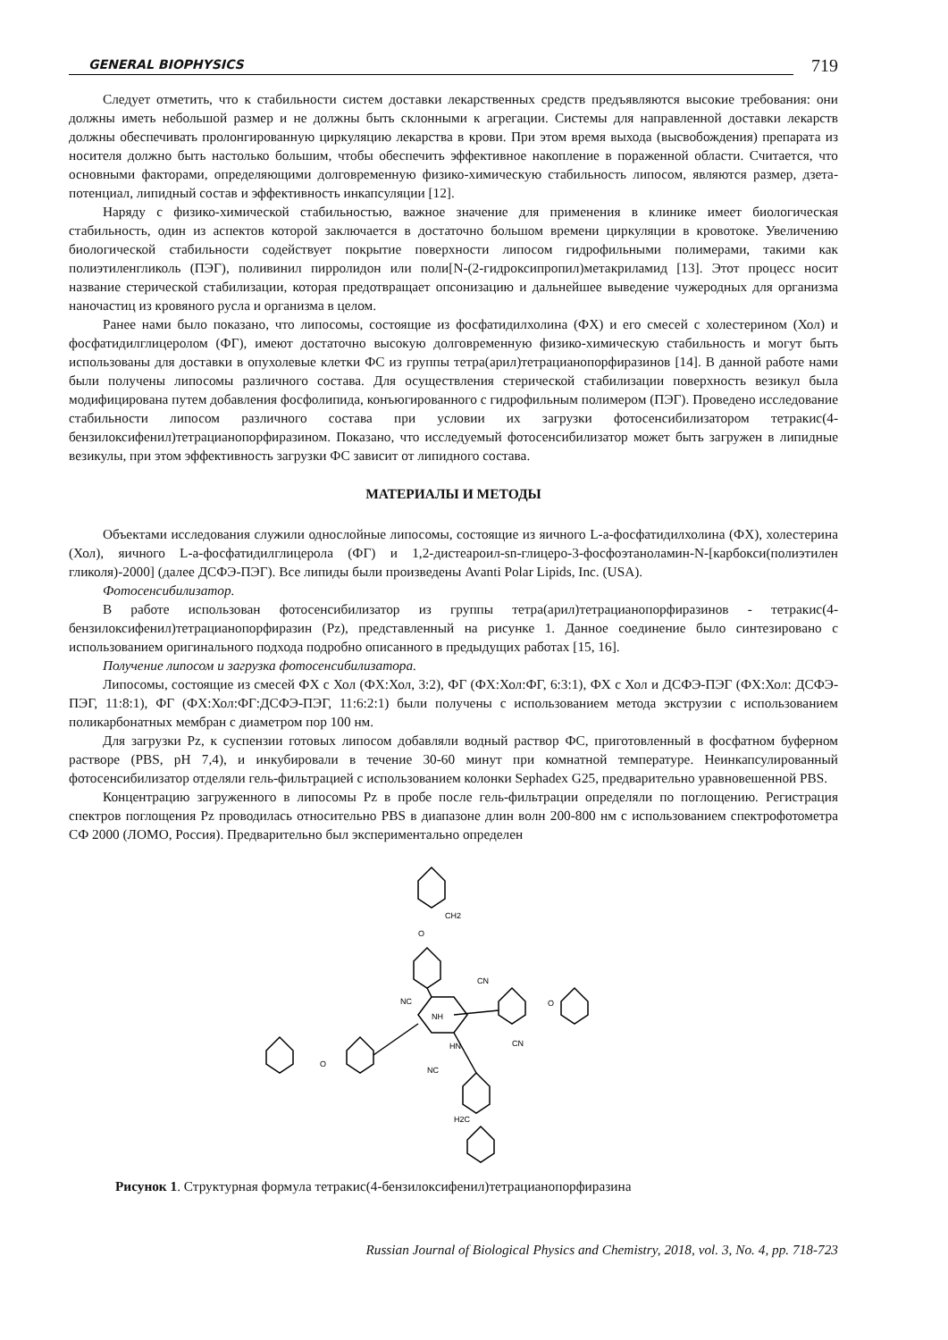GENERAL BIOPHYSICS
719
Следует отметить, что к стабильности систем доставки лекарственных средств предъявляются высокие требования: они должны иметь небольшой размер и не должны быть склонными к агрегации. Системы для направленной доставки лекарств должны обеспечивать пролонгированную циркуляцию лекарства в крови. При этом время выхода (высвобождения) препарата из носителя должно быть настолько большим, чтобы обеспечить эффективное накопление в пораженной области. Считается, что основными факторами, определяющими долговременную физико-химическую стабильность липосом, являются размер, дзета-потенциал, липидный состав и эффективность инкапсуляции [12].
Наряду с физико-химической стабильностью, важное значение для применения в клинике имеет биологическая стабильность, один из аспектов которой заключается в достаточно большом времени циркуляции в кровотоке. Увеличению биологической стабильности содействует покрытие поверхности липосом гидрофильными полимерами, такими как полиэтиленгликоль (ПЭГ), поливинил пирролидон или поли[N-(2-гидроксипропил)метакриламид [13]. Этот процесс носит название стерической стабилизации, которая предотвращает опсонизацию и дальнейшее выведение чужеродных для организма наночастиц из кровяного русла и организма в целом.
Ранее нами было показано, что липосомы, состоящие из фосфатидилхолина (ФХ) и его смесей с холестерином (Хол) и фосфатидилглицеролом (ФГ), имеют достаточно высокую долговременную физико-химическую стабильность и могут быть использованы для доставки в опухолевые клетки ФС из группы тетра(арил)тетрацианопорфиразинов [14]. В данной работе нами были получены липосомы различного состава. Для осуществления стерической стабилизации поверхность везикул была модифицирована путем добавления фосфолипида, конъюгированного с гидрофильным полимером (ПЭГ). Проведено исследование стабильности липосом различного состава при условии их загрузки фотосенсибилизатором тетракис(4-бензилоксифенил)тетрацианопорфиразином. Показано, что исследуемый фотосенсибилизатор может быть загружен в липидные везикулы, при этом эффективность загрузки ФС зависит от липидного состава.
МАТЕРИАЛЫ И МЕТОДЫ
Объектами исследования служили однослойные липосомы, состоящие из яичного L-a-фосфатидилхолина (ФХ), холестерина (Хол), яичного L-a-фосфатидилглицерола (ФГ) и 1,2-дистеароил-sn-глицеро-3-фосфоэтаноламин-N-[карбокси(полиэтилен гликоля)-2000] (далее ДСФЭ-ПЭГ). Все липиды были произведены Avanti Polar Lipids, Inc. (USA).
Фотосенсибилизатор.
В работе использован фотосенсибилизатор из группы тетра(арил)тетрацианопорфиразинов - тетракис(4-бензилоксифенил)тетрацианопорфиразин (Pz), представленный на рисунке 1. Данное соединение было синтезировано с использованием оригинального подхода подробно описанного в предыдущих работах [15, 16].
Получение липосом и загрузка фотосенсибилизатора.
Липосомы, состоящие из смесей ФХ с Хол (ФХ:Хол, 3:2), ФГ (ФХ:Хол:ФГ, 6:3:1), ФХ с Хол и ДСФЭ-ПЭГ (ФХ:Хол: ДСФЭ-ПЭГ, 11:8:1), ФГ (ФХ:Хол:ФГ:ДСФЭ-ПЭГ, 11:6:2:1) были получены с использованием метода экструзии с использованием поликарбонатных мембран с диаметром пор 100 нм.
Для загрузки Pz, к суспензии готовых липосом добавляли водный раствор ФС, приготовленный в фосфатном буферном растворе (PBS, pH 7,4), и инкубировали в течение 30-60 минут при комнатной температуре. Неинкапсулированный фотосенсибилизатор отделяли гель-фильтрацией с использованием колонки Sephadex G25, предварительно уравновешенной PBS.
Концентрацию загруженного в липосомы Pz в пробе после гель-фильтрации определяли по поглощению. Регистрация спектров поглощения Pz проводилась относительно PBS в диапазоне длин волн 200-800 нм с использованием спектрофотометра СФ 2000 (ЛОМО, Россия). Предварительно был экспериментально определен
CH2
O
NC
CN
O
O
NC
CN
NH
HN
H2C
Рисунок 1. Структурная формула тетракис(4-бензилоксифенил)тетрацианопорфиразина
Russian Journal of Biological Physics and Chemistry, 2018, vol. 3, No. 4, pp. 718-723